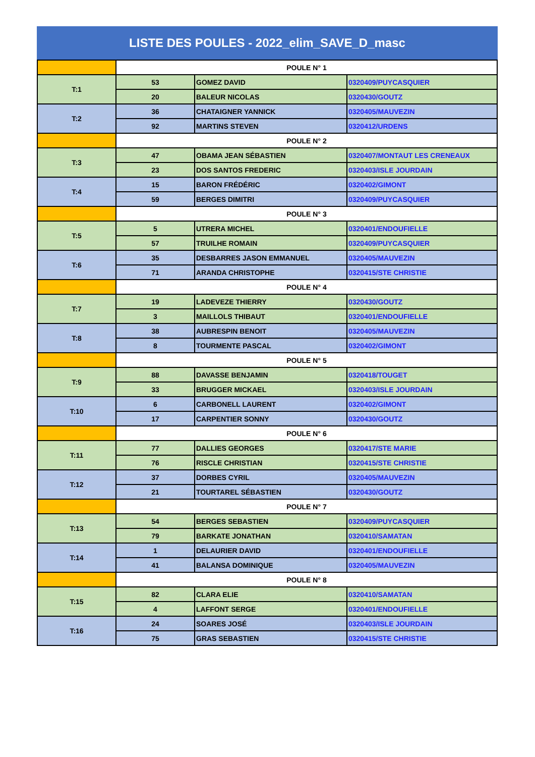LISTE DES POULES - 2022_elim_SAVE_D_masc
| | POULE N° 1 | | |
| T:1 | 53 | GOMEZ DAVID | 0320409/PUYCASQUIER |
| | 20 | BALEUR NICOLAS | 0320430/GOUTZ |
| T:2 | 36 | CHATAIGNER YANNICK | 0320405/MAUVEZIN |
| | 92 | MARTINS STEVEN | 0320412/URDENS |
| | POULE N° 2 | | |
| T:3 | 47 | OBAMA JEAN SÉBASTIEN | 0320407/MONTAUT LES CRENEAUX |
| | 23 | DOS SANTOS FREDERIC | 0320403/ISLE JOURDAIN |
| T:4 | 15 | BARON FRÉDÉRIC | 0320402/GIMONT |
| | 59 | BERGES DIMITRI | 0320409/PUYCASQUIER |
| | POULE N° 3 | | |
| T:5 | 5 | UTRERA MICHEL | 0320401/ENDOUFIELLE |
| | 57 | TRUILHE ROMAIN | 0320409/PUYCASQUIER |
| T:6 | 35 | DESBARRES JASON EMMANUEL | 0320405/MAUVEZIN |
| | 71 | ARANDA CHRISTOPHE | 0320415/STE CHRISTIE |
| | POULE N° 4 | | |
| T:7 | 19 | LADEVEZE THIERRY | 0320430/GOUTZ |
| | 3 | MAILLOLS THIBAUT | 0320401/ENDOUFIELLE |
| T:8 | 38 | AUBRESPIN BENOIT | 0320405/MAUVEZIN |
| | 8 | TOURMENTE PASCAL | 0320402/GIMONT |
| | POULE N° 5 | | |
| T:9 | 88 | DAVASSE BENJAMIN | 0320418/TOUGET |
| | 33 | BRUGGER MICKAEL | 0320403/ISLE JOURDAIN |
| T:10 | 6 | CARBONELL LAURENT | 0320402/GIMONT |
| | 17 | CARPENTIER SONNY | 0320430/GOUTZ |
| | POULE N° 6 | | |
| T:11 | 77 | DALLIES GEORGES | 0320417/STE MARIE |
| | 76 | RISCLE CHRISTIAN | 0320415/STE CHRISTIE |
| T:12 | 37 | DORBES CYRIL | 0320405/MAUVEZIN |
| | 21 | TOURTAREL SÉBASTIEN | 0320430/GOUTZ |
| | POULE N° 7 | | |
| T:13 | 54 | BERGES SEBASTIEN | 0320409/PUYCASQUIER |
| | 79 | BARKATE JONATHAN | 0320410/SAMATAN |
| T:14 | 1 | DELAURIER DAVID | 0320401/ENDOUFIELLE |
| | 41 | BALANSA DOMINIQUE | 0320405/MAUVEZIN |
| | POULE N° 8 | | |
| T:15 | 82 | CLARA ELIE | 0320410/SAMATAN |
| | 4 | LAFFONT SERGE | 0320401/ENDOUFIELLE |
| T:16 | 24 | SOARES JOSÉ | 0320403/ISLE JOURDAIN |
| | 75 | GRAS SEBASTIEN | 0320415/STE CHRISTIE |